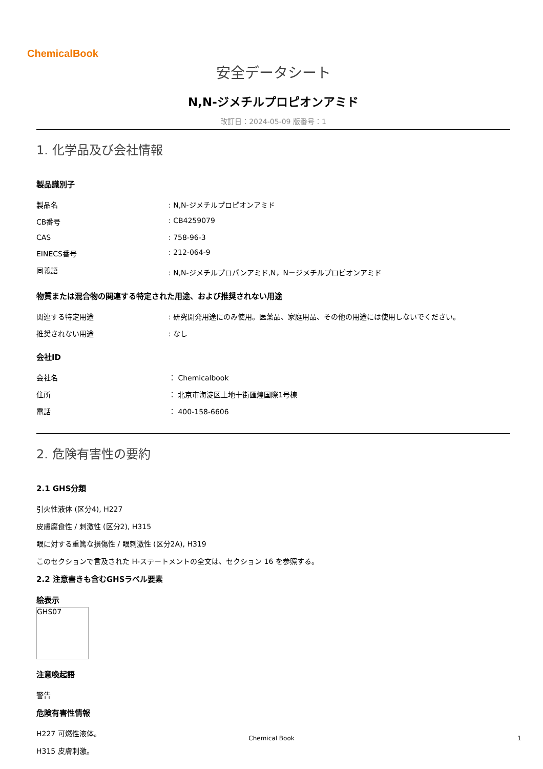ChemicalBook
安全データシート
N,N-ジメチルプロピオンアミド
改訂日：2024-05-09 版番号：1
1. 化学品及び会社情報
製品識別子
| 製品名 | : N,N-ジメチルプロピオンアミド |
| CB番号 | : CB4259079 |
| CAS | : 758-96-3 |
| EINECS番号 | : 212-064-9 |
| 同義語 | : N,N-ジメチルプロパンアミド,N，N－ジメチルプロピオンアミド |
物質または混合物の関連する特定された用途、および推奨されない用途
| 関連する特定用途 | : 研究開発用途にのみ使用。医薬品、家庭用品、その他の用途には使用しないでください。 |
| 推奨されない用途 | : なし |
会社ID
| 会社名 | ： Chemicalbook |
| 住所 | ： 北京市海淀区上地十街匯煌国際1号棟 |
| 電話 | ： 400-158-6606 |
2. 危険有害性の要約
2.1 GHS分類
引火性液体 (区分4), H227
皮膚腐食性 / 刺激性 (区分2), H315
眼に対する重篤な損傷性 / 眼刺激性 (区分2A), H319
このセクションで言及された H-ステートメントの全文は、セクション 16 を参照する。
2.2 注意書きも含むGHSラベル要素
絵表示
GHS07
注意喚起語
警告
危険有害性情報
H227 可燃性液体。
H315 皮膚刺激。
Chemical Book 1